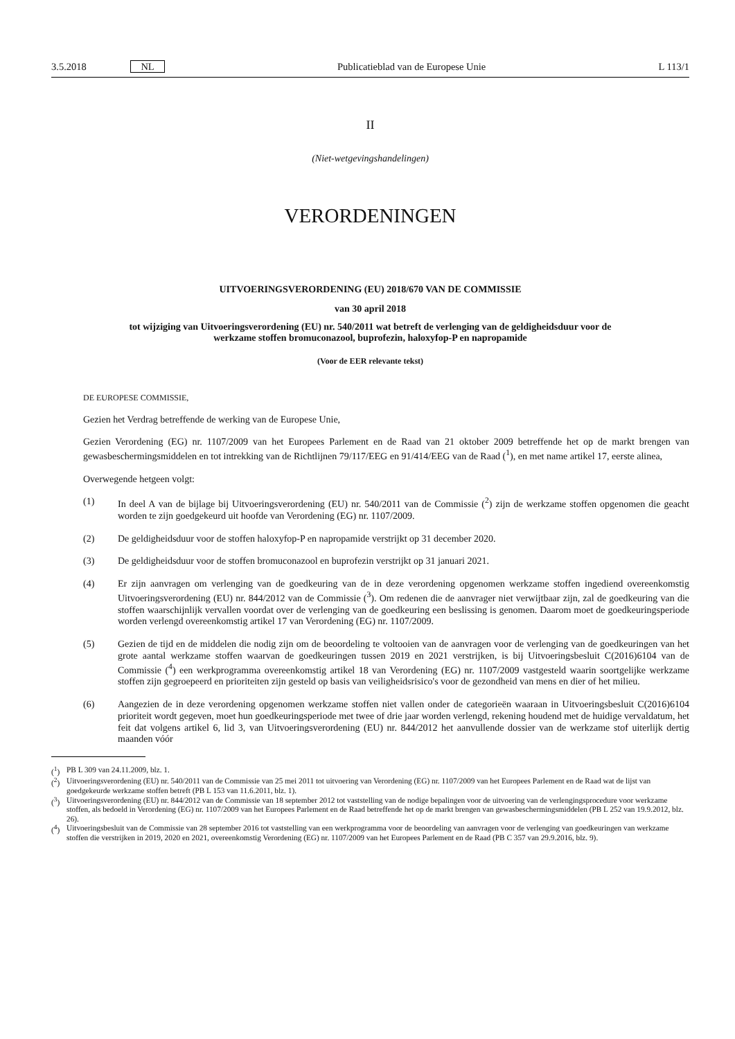3.5.2018 NL
Publicatieblad van de Europese Unie
L 113/1
II
(Niet-wetgevingshandelingen)
VERORDENINGEN
UITVOERINGSVERORDENING (EU) 2018/670 VAN DE COMMISSIE
van 30 april 2018
tot wijziging van Uitvoeringsverordening (EU) nr. 540/2011 wat betreft de verlenging van de geldigheidsduur voor de werkzame stoffen bromuconazool, buprofezin, haloxyfop-P en napropamide
(Voor de EER relevante tekst)
DE EUROPESE COMMISSIE,
Gezien het Verdrag betreffende de werking van de Europese Unie,
Gezien Verordening (EG) nr. 1107/2009 van het Europees Parlement en de Raad van 21 oktober 2009 betreffende het op de markt brengen van gewasbeschermingsmiddelen en tot intrekking van de Richtlijnen 79/117/EEG en 91/414/EEG van de Raad (<sup>1</sup>), en met name artikel 17, eerste alinea,
Overwegende hetgeen volgt:
(1) In deel A van de bijlage bij Uitvoeringsverordening (EU) nr. 540/2011 van de Commissie (<sup>2</sup>) zijn de werkzame stoffen opgenomen die geacht worden te zijn goedgekeurd uit hoofde van Verordening (EG) nr. 1107/2009.
(2) De geldigheidsduur voor de stoffen haloxyfop-P en napropamide verstrijkt op 31 december 2020.
(3) De geldigheidsduur voor de stoffen bromuconazool en buprofezin verstrijkt op 31 januari 2021.
(4) Er zijn aanvragen om verlenging van de goedkeuring van de in deze verordening opgenomen werkzame stoffen ingediend overeenkomstig Uitvoeringsverordening (EU) nr. 844/2012 van de Commissie (<sup>3</sup>). Om redenen die de aanvrager niet verwijtbaar zijn, zal de goedkeuring van die stoffen waarschijnlijk vervallen voordat over de verlenging van de goedkeuring een beslissing is genomen. Daarom moet de goedkeuringsperiode worden verlengd overeenkomstig artikel 17 van Verordening (EG) nr. 1107/2009.
(5) Gezien de tijd en de middelen die nodig zijn om de beoordeling te voltooien van de aanvragen voor de verlenging van de goedkeuringen van het grote aantal werkzame stoffen waarvan de goedkeuringen tussen 2019 en 2021 verstrijken, is bij Uitvoeringsbesluit C(2016)6104 van de Commissie (<sup>4</sup>) een werkprogramma overeen­komstig artikel 18 van Verordening (EG) nr. 1107/2009 vastgesteld waarin soortgelijke werkzame stoffen zijn gegroepeerd en prioriteiten zijn gesteld op basis van veiligheidsrisico's voor de gezondheid van mens en dier of het milieu.
(6) Aangezien de in deze verordening opgenomen werkzame stoffen niet vallen onder de categorieën waaraan in Uitvoeringsbesluit C(2016)6104 prioriteit wordt gegeven, moet hun goedkeuringsperiode met twee of drie jaar worden verlengd, rekening houdend met de huidige vervaldatum, het feit dat volgens artikel 6, lid 3, van Uitvoe­ringsverordening (EU) nr. 844/2012 het aanvullende dossier van de werkzame stof uiterlijk dertig maanden vóór
(<sup>1</sup>) PB L 309 van 24.11.2009, blz. 1.
(<sup>2</sup>) Uitvoeringsverordening (EU) nr. 540/2011 van de Commissie van 25 mei 2011 tot uitvoering van Verordening (EG) nr. 1107/2009 van het Europees Parlement en de Raad wat de lijst van goedgekeurde werkzame stoffen betreft (PB L 153 van 11.6.2011, blz. 1).
(<sup>3</sup>) Uitvoeringsverordening (EU) nr. 844/2012 van de Commissie van 18 september 2012 tot vaststelling van de nodige bepalingen voor de uitvoering van de verlengingsprocedure voor werkzame stoffen, als bedoeld in Verordening (EG) nr. 1107/2009 van het Europees Parlement en de Raad betreffende het op de markt brengen van gewasbeschermingsmiddelen (PB L 252 van 19.9.2012, blz. 26).
(<sup>4</sup>) Uitvoeringsbesluit van de Commissie van 28 september 2016 tot vaststelling van een werkprogramma voor de beoordeling van aanvragen voor de verlenging van goedkeuringen van werkzame stoffen die verstrijken in 2019, 2020 en 2021, overeenkomstig Verordening (EG) nr. 1107/2009 van het Europees Parlement en de Raad (PB C 357 van 29.9.2016, blz. 9).